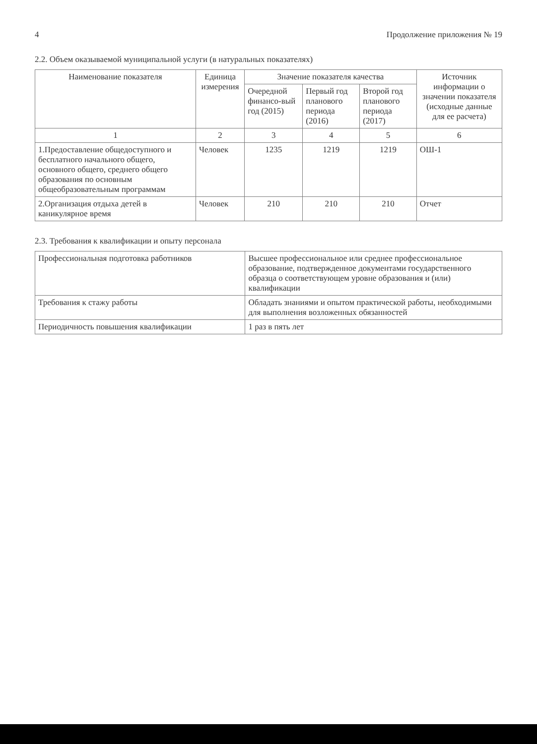4 Продолжение приложения № 19
2.2. Объем оказываемой муниципальной услуги (в натуральных показателях)
| Наименование показателя | Единица измерения | Значение показателя качества | | | Источник информации о значении показателя (исходные данные для ее расчета) |
| --- | --- | --- | --- | --- | --- |
| | | Очередной финансо-вый год (2015) | Первый год планового периода (2016) | Второй год планового периода (2017) | |
| 1 | 2 | 3 | 4 | 5 | 6 |
| 1.Предоставление общедоступного и бесплатного начального общего, основного общего, среднего общего образования по основным общеобразовательным программам | Человек | 1235 | 1219 | 1219 | ОШ-1 |
| 2.Организация отдыха детей в каникулярное время | Человек | 210 | 210 | 210 | Отчет |
2.3. Требования к квалификации и опыту персонала
| Профессиональная подготовка работников | Высшее профессиональное или среднее профессиональное образование, подтвержденное документами государственного образца о соответствующем уровне образования и (или) квалификации |
| Требования к стажу работы | Обладать знаниями и опытом практической работы, необходимыми для выполнения возложенных обязанностей |
| Периодичность повышения квалификации | 1 раз в пять лет |